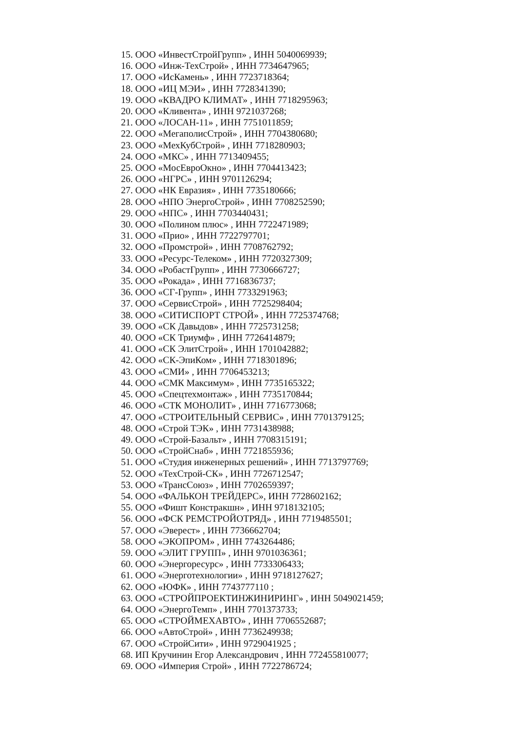15. ООО «ИнвестСтройГрупп» , ИНН 5040069939;
16. ООО «Инж-ТехСтрой» , ИНН 7734647965;
17. ООО «ИсКамень» , ИНН 7723718364;
18. ООО «ИЦ МЭИ» , ИНН 7728341390;
19. ООО «КВАДРО КЛИМАТ» , ИНН 7718295963;
20. ООО «Кливента» , ИНН 9721037268;
21. ООО «ЛОСАН-11» , ИНН 7751011859;
22. ООО «МегаполисСтрой» , ИНН 7704380680;
23. ООО «МехКубСтрой» , ИНН 7718280903;
24. ООО «МКС» , ИНН 7713409455;
25. ООО «МосЕвроОкно» , ИНН 7704413423;
26. ООО «НГРС» , ИНН 9701126294;
27. ООО «НК Евразия» , ИНН 7735180666;
28. ООО «НПО ЭнергоСтрой» , ИНН 7708252590;
29. ООО «НПС» , ИНН 7703440431;
30. ООО «Полином плюс» , ИНН 7722471989;
31. ООО «Прио» , ИНН 7722797701;
32. ООО «Промстрой» , ИНН 7708762792;
33. ООО «Ресурс-Телеком» , ИНН 7720327309;
34. ООО «РобастГрупп» , ИНН 7730666727;
35. ООО «Рокада» , ИНН 7716836737;
36. ООО «СГ-Групп» , ИНН 7733291963;
37. ООО «СервисСтрой» , ИНН 7725298404;
38. ООО «СИТИСПОРТ СТРОЙ» , ИНН 7725374768;
39. ООО «СК Давыдов» , ИНН 7725731258;
40. ООО «СК Триумф» , ИНН 7726414879;
41. ООО «СК ЭлитСтрой» , ИНН 1701042882;
42. ООО «СК-ЭпиКом» , ИНН 7718301896;
43. ООО «СМИ» , ИНН 7706453213;
44. ООО «СМК Максимум» , ИНН 7735165322;
45. ООО «Спецтехмонтаж» , ИНН 7735170844;
46. ООО «СТК МОНОЛИТ» , ИНН 7716773068;
47. ООО «СТРОИТЕЛЬНЫЙ СЕРВИС» , ИНН 7701379125;
48. ООО «Строй ТЭК» , ИНН 7731438988;
49. ООО «Строй-Базальт» , ИНН 7708315191;
50. ООО «СтройСнаб» , ИНН 7721855936;
51. ООО «Студия инженерных решений» , ИНН 7713797769;
52. ООО «ТехСтрой-СК» , ИНН 7726712547;
53. ООО «ТрансСоюз» , ИНН 7702659397;
54. ООО «ФАЛЬКОН ТРЕЙДЕРС», ИНН 7728602162;
55. ООО «Фишт Констракшн» , ИНН 9718132105;
56. ООО «ФСК РЕМСТРОЙОТРЯД» , ИНН 7719485501;
57. ООО «Эверест» , ИНН 7736662704;
58. ООО «ЭКОПРОМ» , ИНН 7743264486;
59. ООО «ЭЛИТ ГРУПП» , ИНН 9701036361;
60. ООО «Энергоресурс» , ИНН 7733306433;
61. ООО «Энерготехнологии» , ИНН 9718127627;
62. ООО «ЮФК» , ИНН 7743777110 ;
63. ООО «СТРОЙПРОЕКТИНЖИНИРИНГ» , ИНН 5049021459;
64. ООО «ЭнергоТемп» , ИНН 7701373733;
65. ООО «СТРОЙМЕХАВТО» , ИНН 7706552687;
66. ООО «АвтоСтрой» , ИНН 7736249938;
67. ООО «СтройСити» , ИНН 9729041925 ;
68. ИП Кручинин Егор Александрович , ИНН 772455810077;
69. ООО «Империя Строй» , ИНН 7722786724;